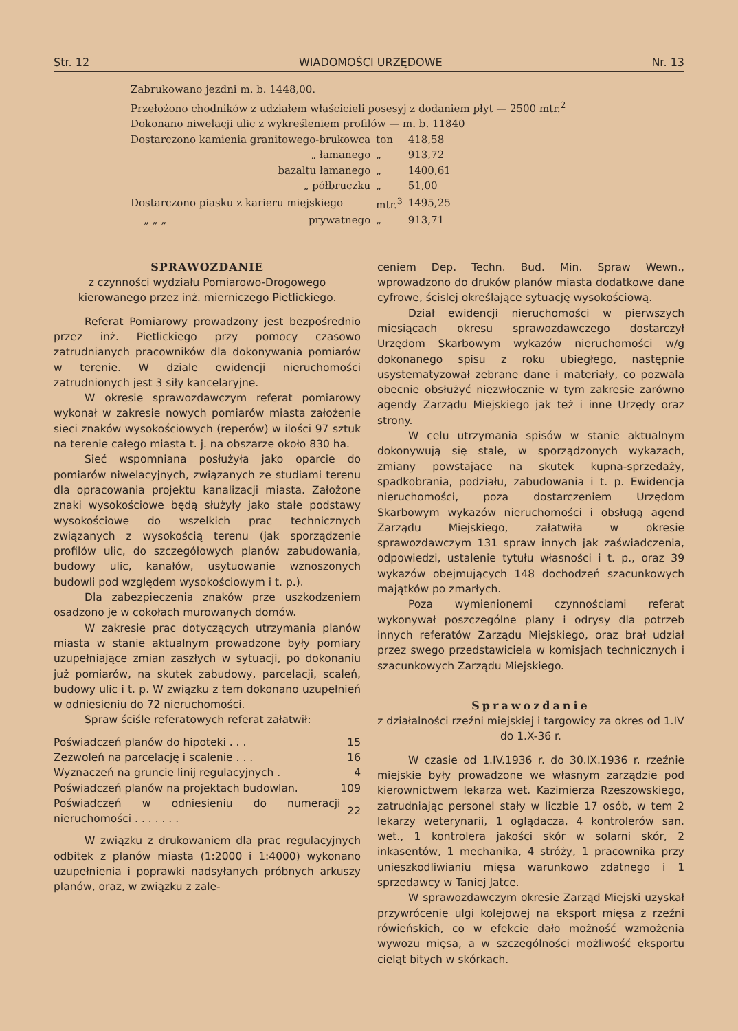Str. 12 WIADOMOŚCI URZĘDOWE Nr. 13
Zabrukowano jezdni m. b. 1448,00.
Przełożono chodników z udziałem właścicieli posesyj z dodaniem płyt — 2500 mtr.<sup>2</sup>
Dokonano niwelacji ulic z wykreśleniem profilów — m. b. 11840
| Dostarczono kamienia granitowego-brukowca | | ton | 418,58 |
| | „ łamanego | „ | 913,72 |
| | bazaltu łamanego | „ | 1400,61 |
| | „ półbruczku | „ | 51,00 |
| Dostarczono piasku z karieru miejskiego | | mtr.<sup>3</sup> | 1495,25 |
| „ „ „ | prywatnego | „ | 913,71 |
SPRAWOZDANIE
z czynności wydziału Pomiarowo-Drogowego kierowanego przez inż. mierniczego Pietlickiego.
Referat Pomiarowy prowadzony jest bezpośrednio przez inż. Pietlickiego przy pomocy czasowo zatrudnianych pracowników dla dokonywania pomiarów w terenie. W dziale ewidencji nieruchomości zatrudnionych jest 3 siły kancelaryjne.
W okresie sprawozdawczym referat pomiarowy wykonał w zakresie nowych pomiarów miasta założenie sieci znaków wysokościowych (reperów) w ilości 97 sztuk na terenie całego miasta t. j. na obszarze około 830 ha.
Sieć wspomniana posłużyła jako oparcie do pomiarów niwelacyjnych, związanych ze studiami terenu dla opracowania projektu kanalizacji miasta. Założone znaki wysokościowe będą służyły jako stałe podstawy wysokościowe do wszelkich prac technicznych związanych z wysokością terenu (jak sporządzenie profilów ulic, do szczegółowych planów zabudowania, budowy ulic, kanałów, usytuowanie wznoszonych budowli pod względem wysokościowym i t. p.).
Dla zabezpieczenia znaków prze uszkodzeniem osadzono je w cokołach murowanych domów.
W zakresie prac dotyczących utrzymania planów miasta w stanie aktualnym prowadzone były pomiary uzupełniające zmian zaszłych w sytuacji, po dokonaniu już pomiarów, na skutek zabudowy, parcelacji, scaleń, budowy ulic i t. p. W związku z tem dokonano uzupełnień w odniesieniu do 72 nieruchomości.
Spraw ściśle referatowych referat załatwił:
| Poświadczeń planów do hipoteki . . . | 15 |
| Zezwoleń na parcelację i scalenie . . . | 16 |
| Wyznaczeń na gruncie linij regulacyjnych . | 4 |
| Poświadczeń planów na projektach budowlan. | 109 |
| Poświadczeń w odniesieniu do numeracji nieruchomości . . . . . . . | 22 |
W związku z drukowaniem dla prac regulacyjnych odbitek z planów miasta (1:2000 i 1:4000) wykonano uzupełnienia i poprawki nadsyłanych próbnych arkuszy planów, oraz, w związku z zale-
ceniem Dep. Techn. Bud. Min. Spraw Wewn., wprowadzono do druków planów miasta dodatkowe dane cyfrowe, ścislej określające sytuację wysokościową.
Dział ewidencji nieruchomości w pierwszych miesiącach okresu sprawozdawczego dostarczył Urzędom Skarbowym wykazów nieruchomości w/g dokonanego spisu z roku ubiegłego, następnie usystematyzował zebrane dane i materiały, co pozwala obecnie obsłużyć niezwłocznie w tym zakresie zarówno agendy Zarządu Miejskiego jak też i inne Urzędy oraz strony.
W celu utrzymania spisów w stanie aktualnym dokonywują się stale, w sporządzonych wykazach, zmiany powstające na skutek kupna-sprzedaży, spadkobrania, podziału, zabudowania i t. p. Ewidencja nieruchomości, poza dostarczeniem Urzędom Skarbowym wykazów nieruchomości i obsługą agend Zarządu Miejskiego, załatwiła w okresie sprawozdawczym 131 spraw innych jak zaświadczenia, odpowiedzi, ustalenie tytułu własności i t. p., oraz 39 wykazów obejmujących 148 dochodzeń szacunkowych majątków po zmarłych.
Poza wymienionemi czynnościami referat wykonywał poszczególne plany i odrysy dla potrzeb innych referatów Zarządu Miejskiego, oraz brał udział przez swego przedstawiciela w komisjach technicznych i szacunkowych Zarządu Miejskiego.
Sprawozdanie
z działalności rzeźni miejskiej i targowicy za okres od 1.IV do 1.X-36 r.
W czasie od 1.IV.1936 r. do 30.IX.1936 r. rzeźnie miejskie były prowadzone we własnym zarządzie pod kierownictwem lekarza wet. Kazimierza Rzeszowskiego, zatrudniając personel stały w liczbie 17 osób, w tem 2 lekarzy weterynarii, 1 oglądacza, 4 kontrolerów san. wet., 1 kontrolera jakości skór w solarni skór, 2 inkasentów, 1 mechanika, 4 stróży, 1 pracownika przy unieszkodliwianiu mięsa warunkowo zdatnego i 1 sprzedawcy w Taniej Jatce.
W sprawozdawczym okresie Zarząd Miejski uzyskał przywrócenie ulgi kolejowej na eksport mięsa z rzeźni rówieńskich, co w efekcie dało możność wzmożenia wywozu mięsa, a w szczególności możliwość eksportu cieląt bitych w skórkach.